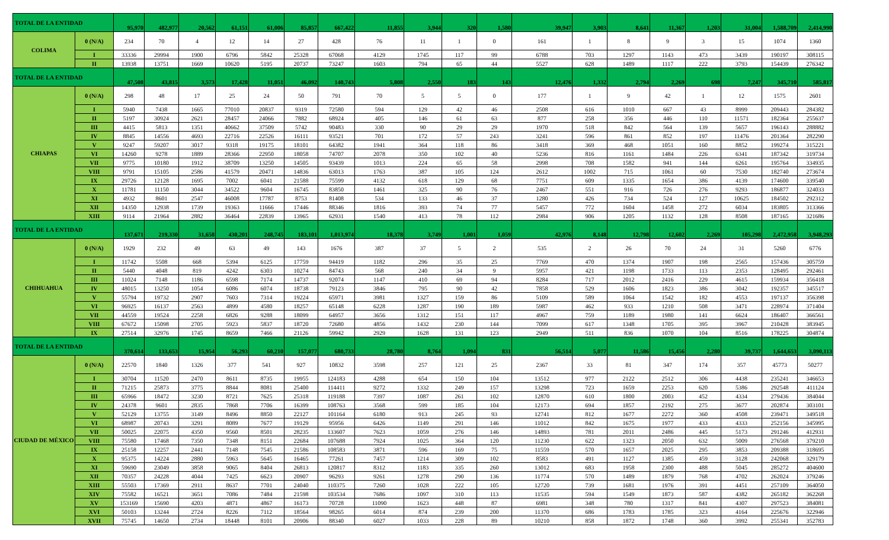| TOTAL DE LA ENTIDAD | | 95,970 | 482,977 | 20,562 | 61,151 | 61,006 | 85,857 | 667,422 | 11,855 | 3,944 | 320 | 1,580 | 39,947 | 3,903 | 8,641 | 11,367 | 1,203 | 31,004 | 1,588,709 | 2,414,990 |
| COLIMA | 0 (N/A) | 234 | 70 | 4 | 12 | 14 | 27 | 428 | 76 | 11 | 1 | 0 | 161 | 1 | 8 | 9 | 3 | 15 | 1074 | 1360 |
| | I | 33336 | 29994 | 1900 | 6796 | 5842 | 25328 | 67068 | 4129 | 1745 | 117 | 99 | 6788 | 703 | 1297 | 1143 | 473 | 3439 | 190197 | 308115 |
| | II | 13938 | 13751 | 1669 | 10620 | 5195 | 20737 | 73247 | 1603 | 794 | 65 | 44 | 5527 | 628 | 1489 | 1117 | 222 | 3793 | 154439 | 276342 |
| TOTAL DE LA ENTIDAD | | 47,508 | 43,815 | 3,573 | 17,428 | 11,051 | 46,092 | 140,743 | 5,808 | 2,550 | 183 | 143 | 12,476 | 1,332 | 2,794 | 2,269 | 698 | 7,247 | 345,710 | 585,817 |
| CHIAPAS | 0 (N/A) | 298 | 48 | 17 | 25 | 24 | 50 | 791 | 70 | 5 | 5 | 0 | 177 | 1 | 9 | 42 | 1 | 12 | 1575 | 2601 |
| | I | 5940 | 7438 | 1665 | 77010 | 20837 | 9319 | 72580 | 594 | 129 | 42 | 46 | 2508 | 616 | 1010 | 667 | 43 | 8999 | 209443 | 284382 |
| | II | 5197 | 30924 | 2621 | 28457 | 24066 | 7882 | 68924 | 405 | 146 | 61 | 63 | 877 | 258 | 356 | 446 | 110 | 11571 | 182364 | 255637 |
| | III | 4415 | 5813 | 1351 | 40662 | 37509 | 5742 | 90483 | 330 | 90 | 29 | 29 | 1970 | 518 | 842 | 564 | 139 | 5657 | 196143 | 288882 |
| | IV | 8845 | 14556 | 4693 | 22716 | 22526 | 16111 | 93521 | 701 | 172 | 57 | 243 | 3241 | 596 | 861 | 852 | 197 | 11476 | 201364 | 282290 |
| | V | 9247 | 59207 | 3017 | 9318 | 19175 | 18101 | 64382 | 1941 | 364 | 118 | 86 | 3418 | 369 | 468 | 1051 | 160 | 8852 | 199274 | 315221 |
| | VI | 14260 | 9278 | 1889 | 28366 | 22950 | 18058 | 74707 | 2078 | 350 | 102 | 40 | 5236 | 816 | 1161 | 1484 | 226 | 6341 | 187342 | 319734 |
| | VII | 9775 | 10180 | 1912 | 38709 | 13250 | 14505 | 93439 | 1013 | 224 | 65 | 58 | 2998 | 708 | 1582 | 941 | 144 | 6261 | 195764 | 334935 |
| | VIII | 9791 | 15105 | 2586 | 41579 | 20471 | 14836 | 63013 | 1763 | 387 | 105 | 124 | 2612 | 1002 | 715 | 1061 | 60 | 7530 | 182740 | 273674 |
| | IX | 29726 | 12128 | 1695 | 7002 | 6041 | 21588 | 75599 | 4132 | 618 | 129 | 68 | 7751 | 609 | 1335 | 1654 | 386 | 4139 | 174600 | 339540 |
| | X | 11781 | 11150 | 3044 | 34522 | 9604 | 16745 | 83850 | 1461 | 325 | 90 | 76 | 2467 | 551 | 916 | 726 | 276 | 9293 | 186877 | 324033 |
| | XI | 4932 | 8601 | 2547 | 46008 | 17787 | 8753 | 81408 | 534 | 133 | 46 | 37 | 1280 | 426 | 734 | 524 | 127 | 10625 | 184502 | 292312 |
| | XII | 14350 | 12938 | 1739 | 19363 | 11666 | 17446 | 88346 | 1816 | 393 | 74 | 77 | 5457 | 772 | 1604 | 1458 | 272 | 6034 | 183805 | 313366 |
| | XIII | 9114 | 21964 | 2882 | 36464 | 22839 | 13965 | 62931 | 1540 | 413 | 78 | 112 | 2984 | 906 | 1205 | 1132 | 128 | 8508 | 187165 | 321686 |
| TOTAL DE LA ENTIDAD | | 137,671 | 219,330 | 31,658 | 430,201 | 248,745 | 183,101 | 1,013,974 | 18,378 | 3,749 | 1,001 | 1,059 | 42,976 | 8,148 | 12,798 | 12,602 | 2,269 | 105,298 | 2,472,958 | 3,948,293 |
| CHIHUAHUA | 0 (N/A) | 1929 | 232 | 49 | 63 | 49 | 143 | 1676 | 387 | 37 | 5 | 2 | 535 | 2 | 26 | 70 | 24 | 31 | 5260 | 6776 |
| | I | 11742 | 5508 | 668 | 5394 | 6125 | 17759 | 94419 | 1182 | 296 | 35 | 25 | 7769 | 470 | 1374 | 1907 | 198 | 2565 | 157436 | 305759 |
| | II | 5440 | 4048 | 819 | 4242 | 6303 | 10274 | 84743 | 568 | 240 | 34 | 9 | 5957 | 421 | 1198 | 1733 | 113 | 2353 | 128495 | 292461 |
| | III | 11024 | 7148 | 1186 | 6598 | 7174 | 14737 | 92074 | 1147 | 410 | 69 | 94 | 8284 | 717 | 2012 | 2416 | 229 | 4615 | 159934 | 356418 |
| | IV | 48015 | 13250 | 1054 | 6086 | 6074 | 18738 | 79123 | 3846 | 795 | 90 | 42 | 7858 | 529 | 1606 | 1823 | 386 | 3042 | 192357 | 345517 |
| | V | 55794 | 19732 | 2907 | 7603 | 7314 | 19224 | 65971 | 3981 | 1327 | 159 | 86 | 5109 | 589 | 1064 | 1542 | 182 | 4553 | 197137 | 356398 |
| | VI | 96925 | 16137 | 2563 | 4899 | 4580 | 18257 | 65148 | 6228 | 1287 | 190 | 189 | 5987 | 462 | 933 | 1210 | 508 | 3471 | 228974 | 371404 |
| | VII | 44559 | 19524 | 2258 | 6826 | 9288 | 18099 | 64957 | 3656 | 1312 | 151 | 117 | 4967 | 759 | 1189 | 1980 | 141 | 6624 | 186407 | 366561 |
| | VIII | 67672 | 15098 | 2705 | 5923 | 5837 | 18720 | 72680 | 4856 | 1432 | 230 | 144 | 7099 | 617 | 1348 | 1705 | 395 | 3967 | 210428 | 383945 |
| | IX | 27514 | 32976 | 1745 | 8659 | 7466 | 21126 | 59942 | 2929 | 1628 | 131 | 123 | 2949 | 511 | 836 | 1070 | 104 | 8516 | 178225 | 304874 |
| TOTAL DE LA ENTIDAD | | 370,614 | 133,653 | 15,954 | 56,293 | 60,210 | 157,077 | 680,733 | 28,780 | 8,764 | 1,094 | 831 | 56,514 | 5,077 | 11,586 | 15,456 | 2,280 | 39,737 | 1,644,653 | 3,090,113 |
| CIUDAD DE MÉXICO | 0 (N/A) | 22570 | 1840 | 1326 | 377 | 541 | 927 | 10832 | 3598 | 257 | 121 | 25 | 2367 | 33 | 81 | 347 | 174 | 357 | 45773 | 50277 |
| | I | 30704 | 11520 | 2470 | 8611 | 8735 | 19955 | 124183 | 4288 | 654 | 150 | 104 | 13512 | 977 | 2122 | 2512 | 306 | 4438 | 235241 | 346653 |
| | II | 71215 | 25873 | 3775 | 8844 | 8081 | 25400 | 114411 | 9272 | 1332 | 249 | 157 | 13298 | 723 | 1659 | 2253 | 620 | 5386 | 292548 | 411124 |
| | III | 65966 | 18472 | 3230 | 8721 | 7625 | 25318 | 119188 | 7397 | 1087 | 261 | 102 | 12870 | 610 | 1800 | 2003 | 452 | 4334 | 279436 | 384044 |
| | IV | 24378 | 9601 | 2835 | 7868 | 7706 | 16399 | 108763 | 3568 | 599 | 185 | 104 | 12173 | 694 | 1857 | 2192 | 275 | 3677 | 202874 | 303101 |
| | V | 52129 | 13755 | 3149 | 8496 | 8850 | 22127 | 101164 | 6180 | 913 | 245 | 93 | 12741 | 812 | 1677 | 2272 | 360 | 4508 | 239471 | 349518 |
| | VI | 68987 | 20743 | 3291 | 8089 | 7677 | 19129 | 95956 | 6426 | 1149 | 291 | 146 | 11012 | 842 | 1675 | 1977 | 433 | 4333 | 252156 | 345995 |
| | VII | 50025 | 22075 | 4350 | 9560 | 8501 | 28235 | 133607 | 7623 | 1059 | 276 | 146 | 14893 | 781 | 2011 | 2486 | 445 | 5173 | 291246 | 412931 |
| | VIII | 75580 | 17468 | 7350 | 7348 | 8151 | 22684 | 107688 | 7924 | 1025 | 364 | 120 | 11230 | 622 | 1323 | 2050 | 632 | 5009 | 276568 | 379210 |
| | IX | 25158 | 12257 | 2441 | 7148 | 7545 | 21586 | 108583 | 3871 | 596 | 169 | 75 | 11559 | 570 | 1657 | 2025 | 295 | 3853 | 209388 | 318695 |
| | X | 95375 | 14224 | 2880 | 5963 | 5645 | 16465 | 77261 | 7457 | 1214 | 309 | 102 | 8583 | 491 | 1127 | 1385 | 459 | 3128 | 242068 | 329179 |
| | XI | 59690 | 23049 | 3858 | 9065 | 8404 | 26813 | 120817 | 8312 | 1183 | 335 | 260 | 13012 | 683 | 1958 | 2300 | 488 | 5045 | 285272 | 404600 |
| | XII | 70357 | 24228 | 4044 | 7425 | 6623 | 20907 | 96293 | 9261 | 1278 | 290 | 136 | 11774 | 570 | 1489 | 1879 | 768 | 4702 | 262024 | 379246 |
| | XIII | 55503 | 17369 | 2911 | 8637 | 7701 | 24040 | 110375 | 7260 | 1028 | 222 | 105 | 12720 | 739 | 1681 | 1976 | 391 | 4451 | 257109 | 364050 |
| | XIV | 75582 | 16521 | 3651 | 7086 | 7484 | 21598 | 103534 | 7686 | 1097 | 310 | 113 | 11535 | 594 | 1549 | 1873 | 587 | 4382 | 265182 | 362268 |
| | XV | 153169 | 15690 | 4203 | 4871 | 4867 | 16173 | 70728 | 11090 | 1623 | 448 | 87 | 6981 | 348 | 780 | 1317 | 841 | 4307 | 297523 | 384081 |
| | XVI | 50103 | 13244 | 2724 | 8226 | 7112 | 18564 | 98265 | 6014 | 874 | 239 | 200 | 11370 | 686 | 1783 | 1785 | 323 | 4164 | 225676 | 322946 |
| | XVII | 75745 | 14650 | 2734 | 18448 | 8101 | 20906 | 88340 | 6027 | 1033 | 228 | 89 | 10210 | 858 | 1872 | 1748 | 360 | 3992 | 255341 | 352783 |